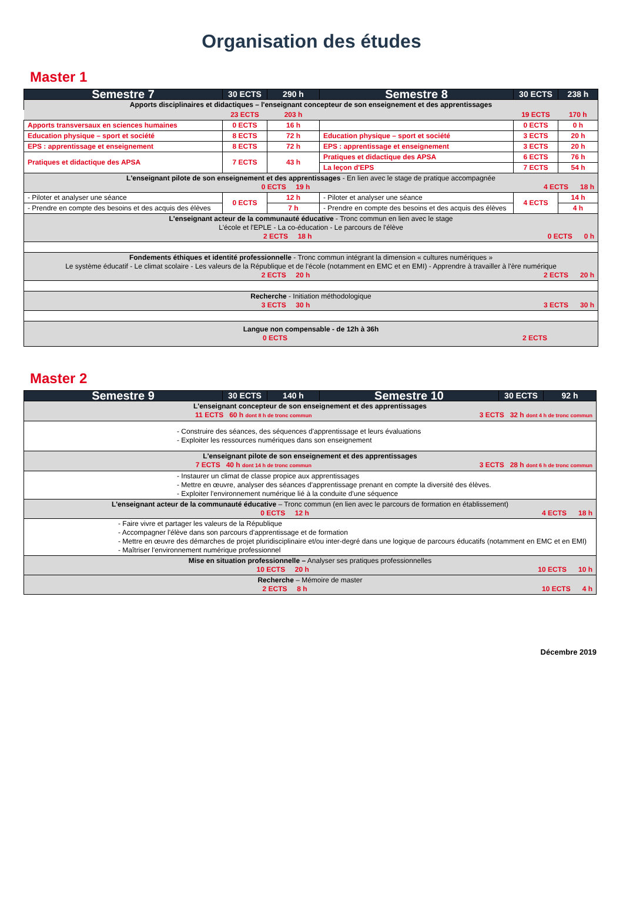Organisation des études
Master 1
| Semestre 7 | 30 ECTS | 290 h | Semestre 8 | 30 ECTS | 238 h |
| --- | --- | --- | --- | --- | --- |
| Apports disciplinaires et didactiques – l'enseignant concepteur de son enseignement et des apprentissages | | | | | |
| | 23 ECTS | 203 h | | 19 ECTS | 170 h |
| Apports transversaux en sciences humaines | 0 ECTS | 16 h | | 0 ECTS | 0 h |
| Education physique – sport et société | 8 ECTS | 72 h | Education physique – sport et société | 3 ECTS | 20 h |
| EPS : apprentissage et enseignement | 8 ECTS | 72 h | EPS : apprentissage et enseignement | 3 ECTS | 20 h |
| Pratiques et didactique des APSA | 7 ECTS | 43 h | Pratiques et didactique des APSA | 6 ECTS | 76 h |
| | | | La leçon d'EPS | 7 ECTS | 54 h |
| L'enseignant pilote de son enseignement et des apprentissages - En lien avec le stage de pratique accompagnée 0 ECTS 19 h 4 ECTS 18 h | | | | | |
| - Piloter et analyser une séance | 0 ECTS | 12 h | - Piloter et analyser une séance | 4 ECTS | 14 h |
| - Prendre en compte des besoins et des acquis des élèves | | 7 h | - Prendre en compte des besoins et des acquis des élèves | | 4 h |
| L'enseignant acteur de la communauté éducative - Tronc commun en lien avec le stage L'école et l'EPLE - La co-éducation - Le parcours de l'élève 2 ECTS 18 h 0 ECTS 0 h | | | | | |
| Fondements éthiques et identité professionnelle - Tronc commun intégrant la dimension « cultures numériques » Le système éducatif - Le climat scolaire - Les valeurs de la République et de l'école (notamment en EMC et en EMI) - Apprendre à travailler à l'ère numérique 2 ECTS 20 h 2 ECTS 20 h | | | | | |
| Recherche - Initiation méthodologique 3 ECTS 30 h 3 ECTS 30 h | | | | | |
| Langue non compensable - de 12h à 36h 0 ECTS 2 ECTS | | | | | |
Master 2
| Semestre 9 | 30 ECTS | 140 h | Semestre 10 | 30 ECTS | 92 h |
| --- | --- | --- | --- | --- | --- |
| L'enseignant concepteur de son enseignement et des apprentissages 11 ECTS 60 h dont 8 h de tronc commun 3 ECTS 32 h dont 4 h de tronc commun | | | | | |
| - Construire des séances, des séquences d'apprentissage et leurs évaluations - Exploiter les ressources numériques dans son enseignement | | | | | |
| L'enseignant pilote de son enseignement et des apprentissages 7 ECTS 40 h dont 14 h de tronc commun 3 ECTS 28 h dont 6 h de tronc commun | | | | | |
| - Instaurer un climat de classe propice aux apprentissages - Mettre en œuvre, analyser des séances d'apprentissage prenant en compte la diversité des élèves. - Exploiter l'environnement numérique lié à la conduite d'une séquence | | | | | |
| L'enseignant acteur de la communauté éducative – Tronc commun (en lien avec le parcours de formation en établissement) 0 ECTS 12 h 4 ECTS 18 h | | | | | |
| - Faire vivre et partager les valeurs de la République - Accompagner l'élève dans son parcours d'apprentissage et de formation - Mettre en œuvre des démarches de projet pluridisciplinaire et/ou inter-degré dans une logique de parcours éducatifs (notamment en EMC et en EMI) - Maîtriser l'environnement numérique professionnel | | | | | |
| Mise en situation professionnelle – Analyser ses pratiques professionnelles 10 ECTS 20 h 10 ECTS 10 h | | | | | |
| Recherche – Mémoire de master 2 ECTS 8 h 10 ECTS 4 h | | | | | |
Décembre 2019